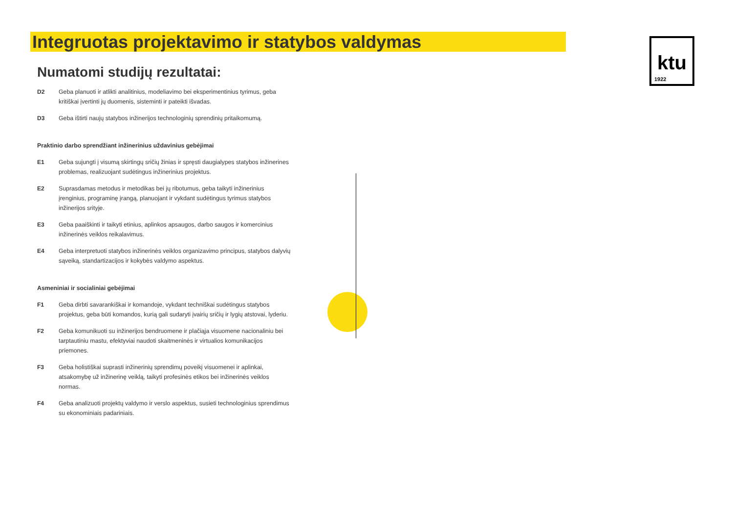Integruotas projektavimo ir statybos valdymas
ktu
1922
Numatomi studijų rezultatai:
D2 Geba planuoti ir atlikti analitinius, modeliavimo bei eksperimentinius tyrimus, geba kritiškai įvertinti jų duomenis, sisteminti ir pateikti išvadas.
D3 Geba ištirti naujų statybos inžinerijos technologinių sprendinių pritaikomumą.
Praktinio darbo sprendžiant inžinerinius uždavinius gebėjimai
E1 Geba sujungti į visumą skirtingų sričių žinias ir spręsti daugialypes statybos inžinerines problemas, realizuojant sudėtingus inžinerinius projektus.
E2 Suprasdamas metodus ir metodikas bei jų ribotumus, geba taikyti inžinerinius įrenginius, programinę įrangą, planuojant ir vykdant sudėtingus tyrimus statybos inžinerijos srityje.
E3 Geba paaiškinti ir taikyti etinius, aplinkos apsaugos, darbo saugos ir komercinius inžinerinės veiklos reikalavimus.
E4 Geba interpretuoti statybos inžinerinės veiklos organizavimo principus, statybos dalyvių sąveiką, standartizacijos ir kokybės valdymo aspektus.
Asmeniniai ir socialiniai gebėjimai
F1 Geba dirbti savarankiškai ir komandoje, vykdant techniškai sudėtingus statybos projektus, geba būti komandos, kurią gali sudaryti įvairių sričių ir lygių atstovai, lyderiu.
F2 Geba komunikuoti su inžinerijos bendruomene ir plačiąja visuomene nacionaliniu bei tarptautiniu mastu, efektyviai naudoti skaitmeninės ir virtualios komunikacijos priemones.
F3 Geba holistiškai suprasti inžinerinių sprendimų poveikį visuomenei ir aplinkai, atsakomybę už inžinerinę veiklą, taikyti profesinės etikos bei inžinerinės veiklos normas.
F4 Geba analizuoti projektų valdymo ir verslo aspektus, susieti technologinius sprendimus su ekonominiais padariniais.